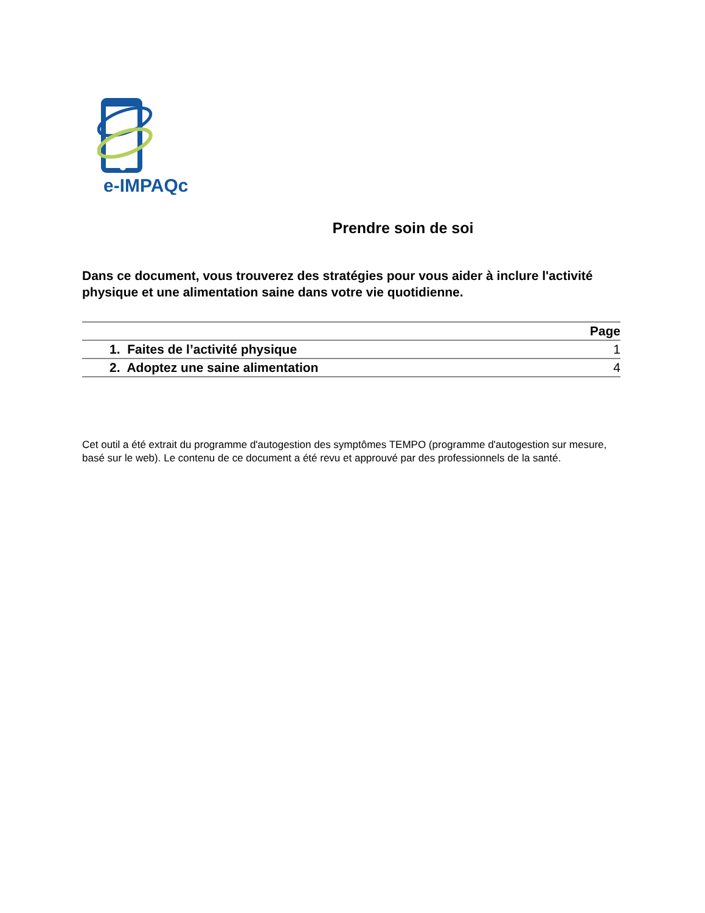e-IMPAQc
Prendre soin de soi
Dans ce document, vous trouverez des stratégies pour vous aider à inclure l'activité physique et une alimentation saine dans votre vie quotidienne.
| | Page |
| --- | --- |
| 1. Faites de l’activité physique | 1 |
| 2. Adoptez une saine alimentation | 4 |
Cet outil a été extrait du programme d'autogestion des symptômes TEMPO (programme d'autogestion sur mesure, basé sur le web). Le contenu de ce document a été revu et approuvé par des professionnels de la santé.